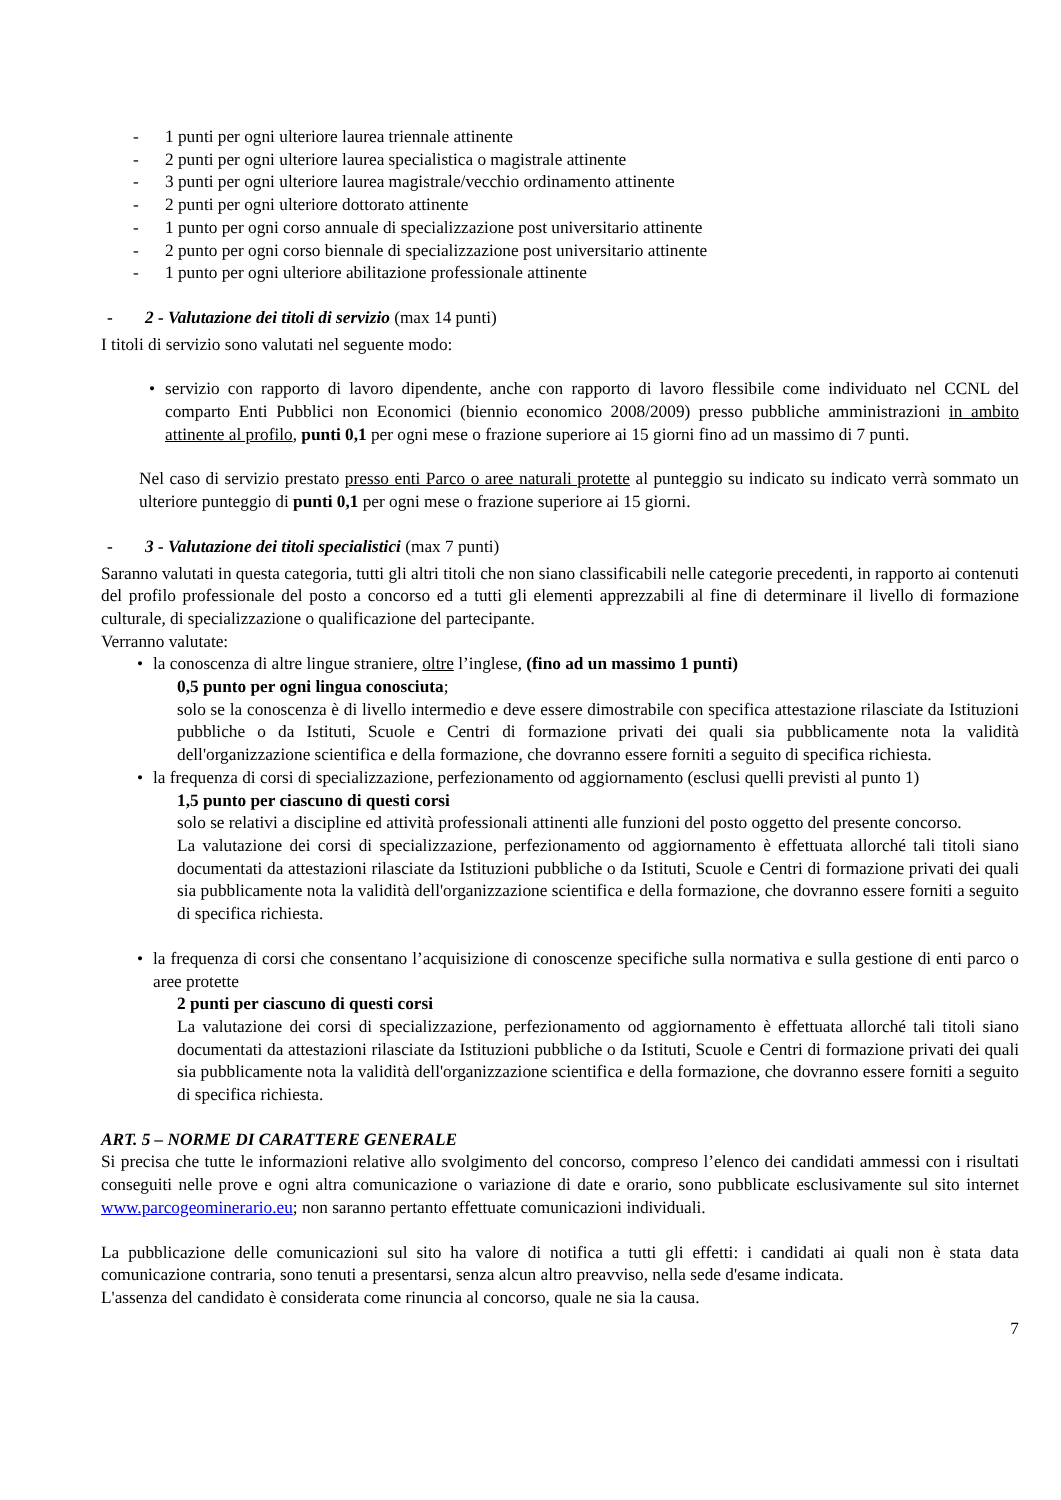- 1 punti per ogni ulteriore laurea triennale attinente
- 2 punti per ogni ulteriore laurea specialistica o magistrale attinente
- 3 punti per ogni ulteriore laurea magistrale/vecchio ordinamento attinente
- 2 punti per ogni ulteriore dottorato attinente
- 1 punto per ogni corso annuale di specializzazione post universitario attinente
- 2 punto per ogni corso biennale di specializzazione post universitario attinente
- 1 punto per ogni ulteriore abilitazione professionale attinente
- 2 - Valutazione dei titoli di servizio (max 14 punti)
I titoli di servizio sono valutati nel seguente modo:
• servizio con rapporto di lavoro dipendente, anche con rapporto di lavoro flessibile come individuato nel CCNL del comparto Enti Pubblici non Economici (biennio economico 2008/2009) presso pubbliche amministrazioni in ambito attinente al profilo, punti 0,1 per ogni mese o frazione superiore ai 15 giorni fino ad un massimo di 7 punti.
Nel caso di servizio prestato presso enti Parco o aree naturali protette al punteggio su indicato su indicato verrà sommato un ulteriore punteggio di punti 0,1 per ogni mese o frazione superiore ai 15 giorni.
- 3 - Valutazione dei titoli specialistici (max 7 punti)
Saranno valutati in questa categoria, tutti gli altri titoli che non siano classificabili nelle categorie precedenti, in rapporto ai contenuti del profilo professionale del posto a concorso ed a tutti gli elementi apprezzabili al fine di determinare il livello di formazione culturale, di specializzazione o qualificazione del partecipante.
Verranno valutate:
• la conoscenza di altre lingue straniere, oltre l’inglese, (fino ad un massimo 1 punti)
0,5 punto per ogni lingua conosciuta;
solo se la conoscenza è di livello intermedio e deve essere dimostrabile con specifica attestazione rilasciate da Istituzioni pubbliche o da Istituti, Scuole e Centri di formazione privati dei quali sia pubblicamente nota la validità dell'organizzazione scientifica e della formazione, che dovranno essere forniti a seguito di specifica richiesta.
• la frequenza di corsi di specializzazione, perfezionamento od aggiornamento (esclusi quelli previsti al punto 1)
1,5 punto per ciascuno di questi corsi
solo se relativi a discipline ed attività professionali attinenti alle funzioni del posto oggetto del presente concorso.
La valutazione dei corsi di specializzazione, perfezionamento od aggiornamento è effettuata allorché tali titoli siano documentati da attestazioni rilasciate da Istituzioni pubbliche o da Istituti, Scuole e Centri di formazione privati dei quali sia pubblicamente nota la validità dell'organizzazione scientifica e della formazione, che dovranno essere forniti a seguito di specifica richiesta.
• la frequenza di corsi che consentano l’acquisizione di conoscenze specifiche sulla normativa e sulla gestione di enti parco o aree protette
2 punti per ciascuno di questi corsi
La valutazione dei corsi di specializzazione, perfezionamento od aggiornamento è effettuata allorché tali titoli siano documentati da attestazioni rilasciate da Istituzioni pubbliche o da Istituti, Scuole e Centri di formazione privati dei quali sia pubblicamente nota la validità dell'organizzazione scientifica e della formazione, che dovranno essere forniti a seguito di specifica richiesta.
ART. 5 – NORME DI CARATTERE GENERALE
Si precisa che tutte le informazioni relative allo svolgimento del concorso, compreso l’elenco dei candidati ammessi con i risultati conseguiti nelle prove e ogni altra comunicazione o variazione di date e orario, sono pubblicate esclusivamente sul sito internet www.parcogeominerario.eu; non saranno pertanto effettuate comunicazioni individuali.
La pubblicazione delle comunicazioni sul sito ha valore di notifica a tutti gli effetti: i candidati ai quali non è stata data comunicazione contraria, sono tenuti a presentarsi, senza alcun altro preavviso, nella sede d'esame indicata.
L'assenza del candidato è considerata come rinuncia al concorso, quale ne sia la causa.
7